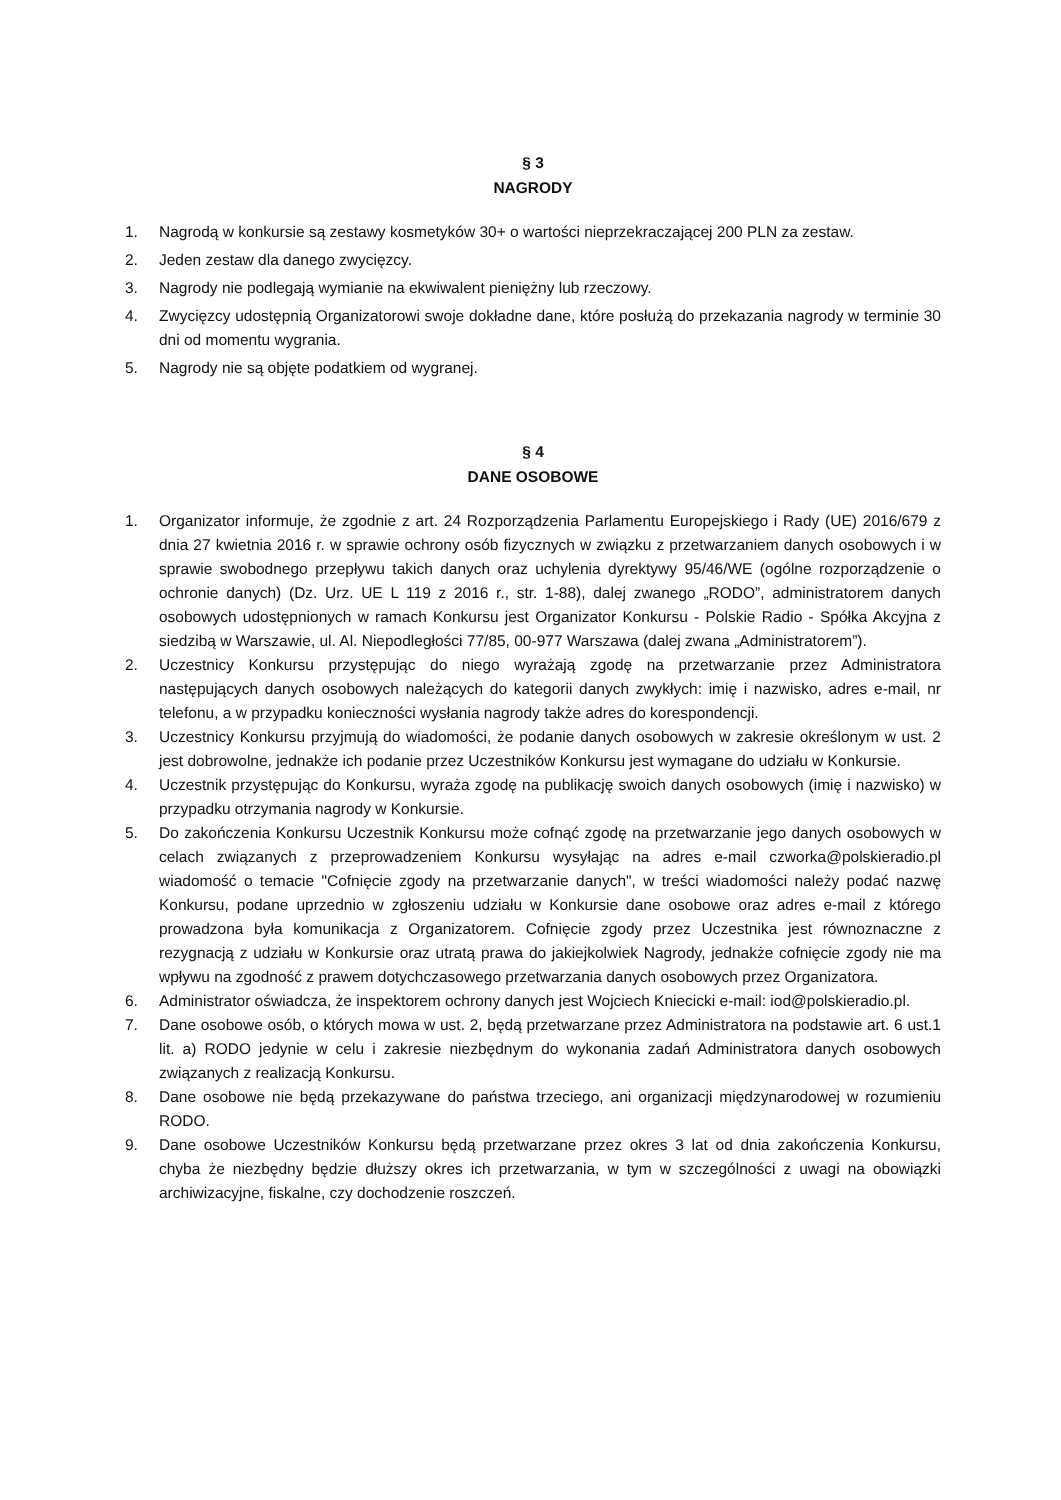§ 3
NAGRODY
1. Nagrodą w konkursie są zestawy kosmetyków 30+ o wartości nieprzekraczającej 200 PLN za zestaw.
2. Jeden zestaw dla danego zwycięzcy.
3. Nagrody nie podlegają wymianie na ekwiwalent pieniężny lub rzeczowy.
4. Zwycięzcy udostępnią Organizatorowi swoje dokładne dane, które posłużą do przekazania nagrody w terminie 30 dni od momentu wygrania.
5. Nagrody nie są objęte podatkiem od wygranej.
§ 4
DANE OSOBOWE
1. Organizator informuje, że zgodnie z art. 24 Rozporządzenia Parlamentu Europejskiego i Rady (UE) 2016/679 z dnia 27 kwietnia 2016 r. w sprawie ochrony osób fizycznych w związku z przetwarzaniem danych osobowych i w sprawie swobodnego przepływu takich danych oraz uchylenia dyrektywy 95/46/WE (ogólne rozporządzenie o ochronie danych) (Dz. Urz. UE L 119 z 2016 r., str. 1-88), dalej zwanego „RODO”, administratorem danych osobowych udostępnionych w ramach Konkursu jest Organizator Konkursu - Polskie Radio - Spółka Akcyjna z siedzibą w Warszawie, ul. Al. Niepodległości 77/85, 00-977 Warszawa (dalej zwana „Administratorem”).
2. Uczestnicy Konkursu przystępując do niego wyrażają zgodę na przetwarzanie przez Administratora następujących danych osobowych należących do kategorii danych zwykłych: imię i nazwisko, adres e-mail, nr telefonu, a w przypadku konieczności wysłania nagrody także adres do korespondencji.
3. Uczestnicy Konkursu przyjmują do wiadomości, że podanie danych osobowych w zakresie określonym w ust. 2 jest dobrowolne, jednakże ich podanie przez Uczestników Konkursu jest wymagane do udziału w Konkursie.
4. Uczestnik przystępując do Konkursu, wyraża zgodę na publikację swoich danych osobowych (imię i nazwisko) w przypadku otrzymania nagrody w Konkursie.
5. Do zakończenia Konkursu Uczestnik Konkursu może cofnąć zgodę na przetwarzanie jego danych osobowych w celach związanych z przeprowadzeniem Konkursu wysyłając na adres e-mail czworka@polskieradio.pl wiadomość o temacie "Cofnięcie zgody na przetwarzanie danych", w treści wiadomości należy podać nazwę Konkursu, podane uprzednio w zgłoszeniu udziału w Konkursie dane osobowe oraz adres e-mail z którego prowadzona była komunikacja z Organizatorem. Cofnięcie zgody przez Uczestnika jest równoznaczne z rezygnacją z udziału w Konkursie oraz utratą prawa do jakiejkolwiek Nagrody, jednakże cofnięcie zgody nie ma wpływu na zgodność z prawem dotychczasowego przetwarzania danych osobowych przez Organizatora.
6. Administrator oświadcza, że inspektorem ochrony danych jest Wojciech Kniecicki e-mail: iod@polskieradio.pl.
7. Dane osobowe osób, o których mowa w ust. 2, będą przetwarzane przez Administratora na podstawie art. 6 ust.1 lit. a) RODO jedynie w celu i zakresie niezbędnym do wykonania zadań Administratora danych osobowych związanych z realizacją Konkursu.
8. Dane osobowe nie będą przekazywane do państwa trzeciego, ani organizacji międzynarodowej w rozumieniu RODO.
9. Dane osobowe Uczestników Konkursu będą przetwarzane przez okres 3 lat od dnia zakończenia Konkursu, chyba że niezbędny będzie dłuższy okres ich przetwarzania, w tym w szczególności z uwagi na obowiązki archiwizacyjne, fiskalne, czy dochodzenie roszczeń.